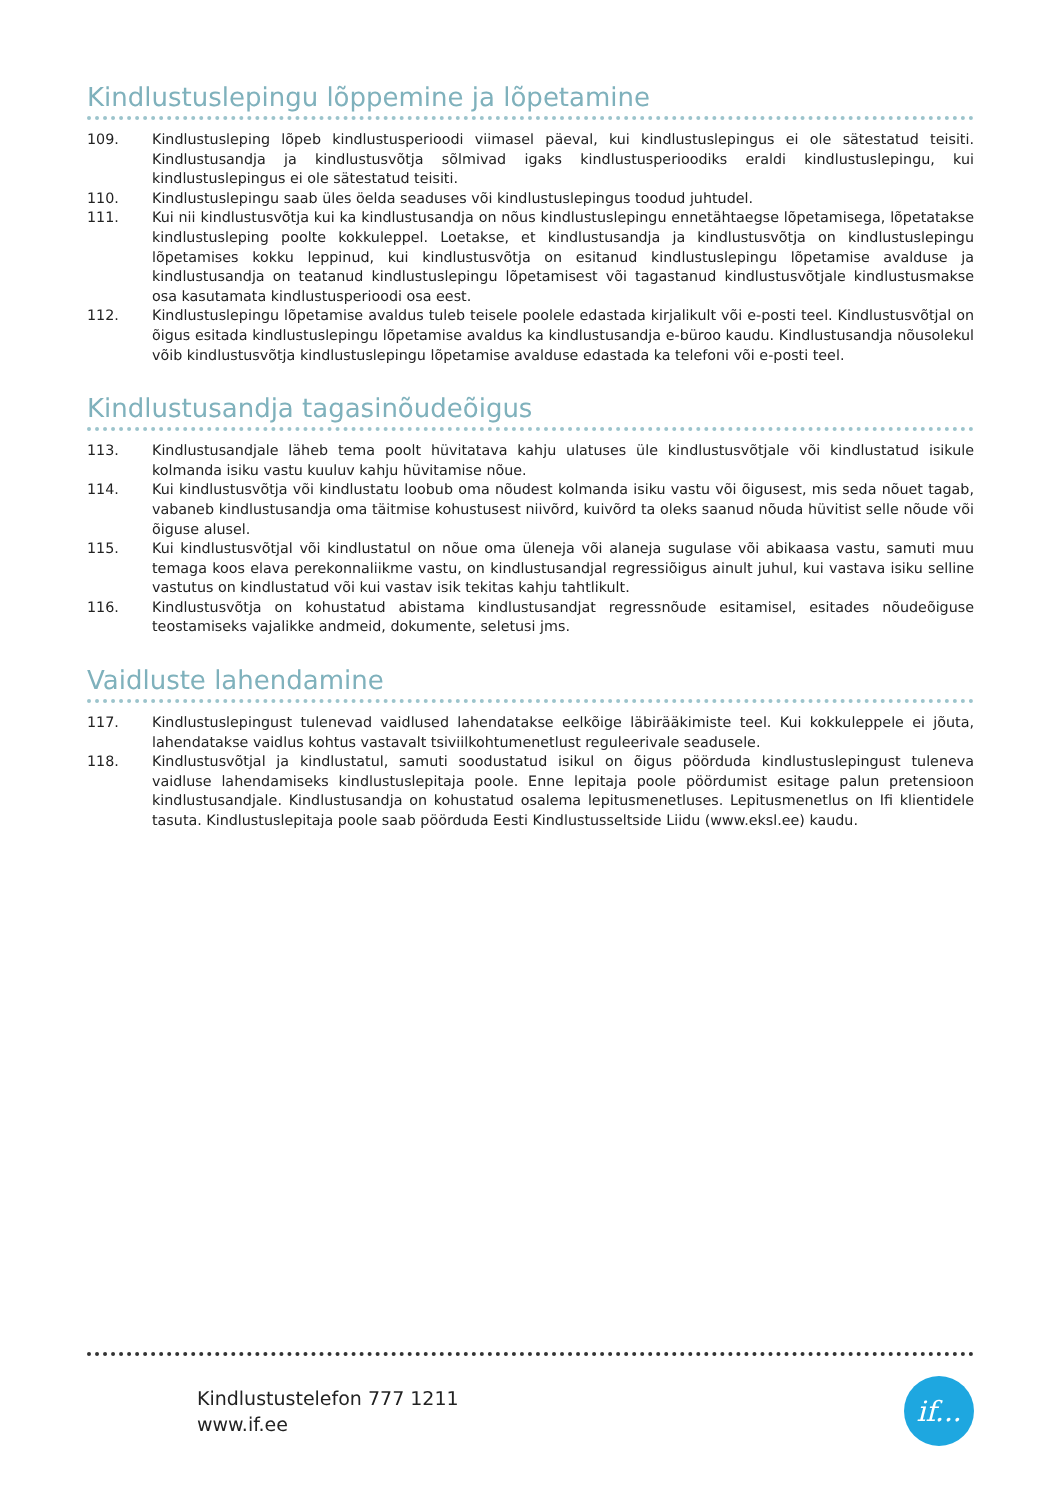Kindlustuslepingu lõppemine ja lõpetamine
109. Kindlustusleping lõpeb kindlustusperioodi viimasel päeval, kui kindlustuslepingus ei ole sätestatud teisiti. Kindlustusandja ja kindlustusvõtja sõlmivad igaks kindlustusperioodiks eraldi kindlustuslepingu, kui kindlustuslepingus ei ole sätestatud teisiti.
110. Kindlustuslepingu saab üles öelda seaduses või kindlustuslepingus toodud juhtudel.
111. Kui nii kindlustusvõtja kui ka kindlustusandja on nõus kindlustuslepingu ennetähtaegse lõpetamisega, lõpetatakse kindlustusleping poolte kokkuleppel. Loetakse, et kindlustusandja ja kindlustusvõtja on kindlustuslepingu lõpetamises kokku leppinud, kui kindlustusvõtja on esitanud kindlustuslepingu lõpetamise avalduse ja kindlustusandja on teatanud kindlustuslepingu lõpetamisest või tagastanud kindlustusvõtjale kindlustusmakse osa kasutamata kindlustusperioodi osa eest.
112. Kindlustuslepingu lõpetamise avaldus tuleb teisele poolele edastada kirjalikult või e-posti teel. Kindlustusvõtjal on õigus esitada kindlustuslepingu lõpetamise avaldus ka kindlustusandja e-büroo kaudu. Kindlustusandja nõusolekul võib kindlustusvõtja kindlustuslepingu lõpetamise avalduse edastada ka telefoni või e-posti teel.
Kindlustusandja tagasinõudeõigus
113. Kindlustusandjale läheb tema poolt hüvitatava kahju ulatuses üle kindlustusvõtjale või kindlustatud isikule kolmanda isiku vastu kuuluv kahju hüvitamise nõue.
114. Kui kindlustusvõtja või kindlustatu loobub oma nõudest kolmanda isiku vastu või õigusest, mis seda nõuet tagab, vabaneb kindlustusandja oma täitmise kohustusest niivõrd, kuivõrd ta oleks saanud nõuda hüvitist selle nõude või õiguse alusel.
115. Kui kindlustusvõtjal või kindlustatul on nõue oma üleneja või alaneja sugulase või abikaasa vastu, samuti muu temaga koos elava perekonnaliikme vastu, on kindlustusandjal regressiõigus ainult juhul, kui vastava isiku selline vastutus on kindlustatud või kui vastav isik tekitas kahju tahtlikult.
116. Kindlustusvõtja on kohustatud abistama kindlustusandjat regressnõude esitamisel, esitades nõudeõiguse teostamiseks vajalikke andmeid, dokumente, seletusi jms.
Vaidluste lahendamine
117. Kindlustuslepingust tulenevad vaidlused lahendatakse eelkõige läbirääkimiste teel. Kui kokkuleppele ei jõuta, lahendatakse vaidlus kohtus vastavalt tsiviilkohtumenetlust reguleerivale seadusele.
118. Kindlustusvõtjal ja kindlustatul, samuti soodustatud isikul on õigus pöörduda kindlustuslepingust tuleneva vaidluse lahendamiseks kindlustuslepitaja poole. Enne lepitaja poole pöördumist esitage palun pretensioon kindlustusandjale. Kindlustusandja on kohustatud osalema lepitusmenetluses. Lepitusmenetlus on Ifi klientidele tasuta. Kindlustuslepitaja poole saab pöörduda Eesti Kindlustusseltside Liidu (www.eksl.ee) kaudu.
Kindlustustelefon 777 1211
www.if.ee
if...